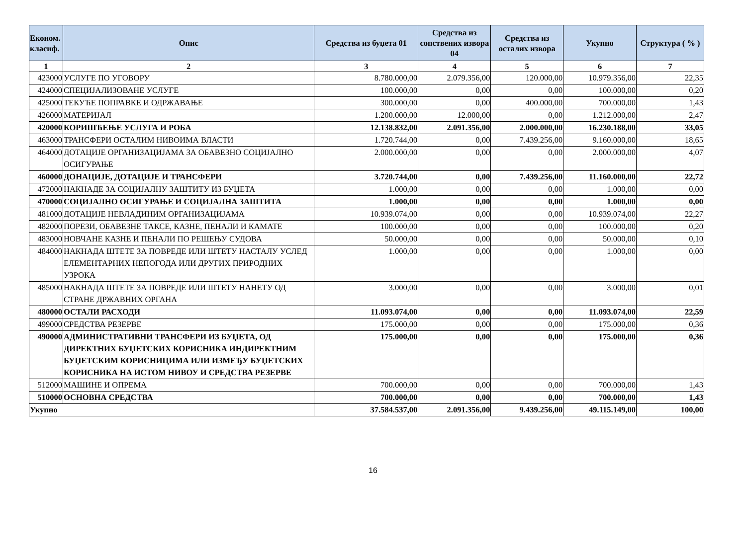| Економ. класиф. | Опис | Средства из буџета 01 | Средства из сопствених извора 04 | Средства из осталих извора | Укупно | Структура ( % ) |
| --- | --- | --- | --- | --- | --- | --- |
| 1 | 2 | 3 | 4 | 5 | 6 | 7 |
| 423000 | УСЛУГЕ ПО УГОВОРУ | 8.780.000,00 | 2.079.356,00 | 120.000,00 | 10.979.356,00 | 22,35 |
| 424000 | СПЕЦИЈАЛИЗОВАНЕ УСЛУГЕ | 100.000,00 | 0,00 | 0,00 | 100.000,00 | 0,20 |
| 425000 | ТЕКУЋЕ ПОПРАВКЕ И ОДРЖАВАЊЕ | 300.000,00 | 0,00 | 400.000,00 | 700.000,00 | 1,43 |
| 426000 | МАТЕРИЈАЛ | 1.200.000,00 | 12.000,00 | 0,00 | 1.212.000,00 | 2,47 |
| 420000 | КОРИШЋЕЊЕ УСЛУГА И РОБА | 12.138.832,00 | 2.091.356,00 | 2.000.000,00 | 16.230.188,00 | 33,05 |
| 463000 | ТРАНСФЕРИ ОСТАЛИМ НИВОИМА ВЛАСТИ | 1.720.744,00 | 0,00 | 7.439.256,00 | 9.160.000,00 | 18,65 |
| 464000 | ДОТАЦИЈЕ ОРГАНИЗАЦИЈАМА ЗА ОБАВЕЗНО СОЦИЈАЛНО ОСИГУРАЊЕ | 2.000.000,00 | 0,00 | 0,00 | 2.000.000,00 | 4,07 |
| 460000 | ДОНАЦИЈЕ, ДОТАЦИЈЕ И ТРАНСФЕРИ | 3.720.744,00 | 0,00 | 7.439.256,00 | 11.160.000,00 | 22,72 |
| 472000 | НАКНАДЕ ЗА СОЦИЈАЛНУ ЗАШТИТУ ИЗ БУЏЕТА | 1.000,00 | 0,00 | 0,00 | 1.000,00 | 0,00 |
| 470000 | СОЦИЈАЛНО ОСИГУРАЊЕ И СОЦИЈАЛНА ЗАШТИТА | 1.000,00 | 0,00 | 0,00 | 1.000,00 | 0,00 |
| 481000 | ДОТАЦИЈЕ НЕВЛАДИНИМ ОРГАНИЗАЦИЈАМА | 10.939.074,00 | 0,00 | 0,00 | 10.939.074,00 | 22,27 |
| 482000 | ПОРЕЗИ, ОБАВЕЗНЕ ТАКСЕ, КАЗНЕ, ПЕНАЛИ И КАМАТЕ | 100.000,00 | 0,00 | 0,00 | 100.000,00 | 0,20 |
| 483000 | НОВЧАНЕ КАЗНЕ И ПЕНАЛИ ПО РЕШЕЊУ СУДОВА | 50.000,00 | 0,00 | 0,00 | 50.000,00 | 0,10 |
| 484000 | НАКНАДА ШТЕТЕ ЗА ПОВРЕДЕ ИЛИ ШТЕТУ НАСТАЛУ УСЛЕД ЕЛЕМЕНТАРНИХ НЕПОГОДА ИЛИ ДРУГИХ ПРИРОДНИХ УЗРОКА | 1.000,00 | 0,00 | 0,00 | 1.000,00 | 0,00 |
| 485000 | НАКНАДА ШТЕТЕ ЗА ПОВРЕДЕ ИЛИ ШТЕТУ НАНЕТУ ОД СТРАНЕ ДРЖАВНИХ ОРГАНА | 3.000,00 | 0,00 | 0,00 | 3.000,00 | 0,01 |
| 480000 | ОСТАЛИ РАСХОДИ | 11.093.074,00 | 0,00 | 0,00 | 11.093.074,00 | 22,59 |
| 499000 | СРЕДСТВА РЕЗЕРВЕ | 175.000,00 | 0,00 | 0,00 | 175.000,00 | 0,36 |
| 490000 | АДМИНИСТРАТИВНИ ТРАНСФЕРИ ИЗ БУЏЕТА, ОД ДИРЕКТНИХ БУЏЕТСКИХ КОРИСНИКА ИНДИРЕКТНИМ БУЏЕТСКИМ КОРИСНИЦИМА ИЛИ ИЗМЕЂУ БУЏЕТСКИХ КОРИСНИКА НА ИСТОМ НИВОУ И СРЕДСТВА РЕЗЕРВЕ | 175.000,00 | 0,00 | 0,00 | 175.000,00 | 0,36 |
| 512000 | МАШИНЕ И ОПРЕМА | 700.000,00 | 0,00 | 0,00 | 700.000,00 | 1,43 |
| 510000 | ОСНОВНА СРЕДСТВА | 700.000,00 | 0,00 | 0,00 | 700.000,00 | 1,43 |
| Укупно | | 37.584.537,00 | 2.091.356,00 | 9.439.256,00 | 49.115.149,00 | 100,00 |
16